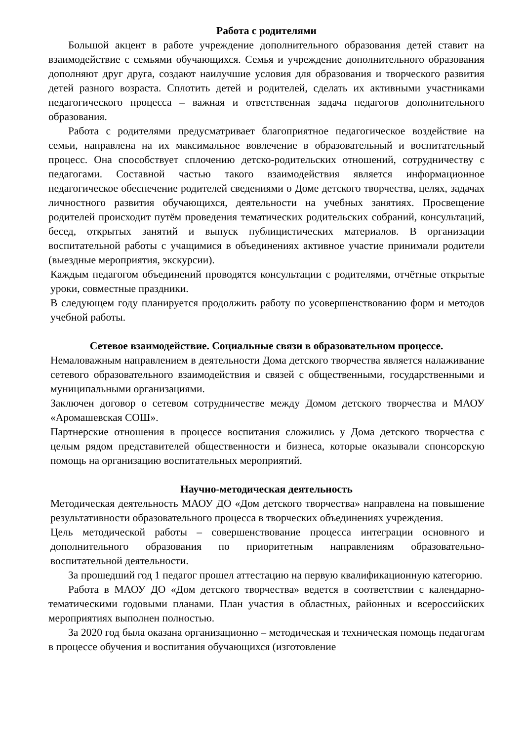Работа с родителями
Большой акцент в работе учреждение дополнительного образования детей ставит на взаимодействие с семьями обучающихся. Семья и учреждение дополнительного образования дополняют друг друга, создают наилучшие условия для образования и творческого развития детей разного возраста. Сплотить детей и родителей, сделать их активными участниками педагогического процесса – важная и ответственная задача педагогов дополнительного образования.
Работа с родителями предусматривает благоприятное педагогическое воздействие на семьи, направлена на их максимальное вовлечение в образовательный и воспитательный процесс. Она способствует сплочению детско-родительских отношений, сотрудничеству с педагогами. Составной частью такого взаимодействия является информационное педагогическое обеспечение родителей сведениями о Доме детского творчества, целях, задачах личностного развития обучающихся, деятельности на учебных занятиях. Просвещение родителей происходит путём проведения тематических родительских собраний, консультаций, бесед, открытых занятий и выпуск публицистических материалов. В организации воспитательной работы с учащимися в объединениях активное участие принимали родители (выездные мероприятия, экскурсии).
Каждым педагогом объединений проводятся консультации с родителями, отчётные открытые уроки, совместные праздники.
В следующем году планируется продолжить работу по усовершенствованию форм и методов учебной работы.
Сетевое взаимодействие. Социальные связи в образовательном процессе.
Немаловажным направлением в деятельности Дома детского творчества является налаживание сетевого образовательного взаимодействия и связей с общественными, государственными и муниципальными организациями.
Заключен договор о сетевом сотрудничестве между Домом детского творчества и МАОУ «Аромашевская СОШ».
Партнерские отношения в процессе воспитания сложились у Дома детского творчества с целым рядом представителей общественности и бизнеса, которые оказывали спонсорскую помощь на организацию воспитательных мероприятий.
Научно-методическая деятельность
Методическая деятельность МАОУ ДО «Дом детского творчества» направлена на повышение результативности образовательного процесса в творческих объединениях учреждения.
Цель методической работы – совершенствование процесса интеграции основного и дополнительного образования по приоритетным направлениям образовательно-воспитательной деятельности.
За прошедший год 1 педагог прошел аттестацию на первую квалификационную категорию.
Работа в МАОУ ДО «Дом детского творчества» ведется в соответствии с календарно-тематическими годовыми планами. План участия в областных, районных и всероссийских мероприятиях выполнен полностью.
За 2020 год была оказана организационно – методическая и техническая помощь педагогам в процессе обучения и воспитания обучающихся (изготовление